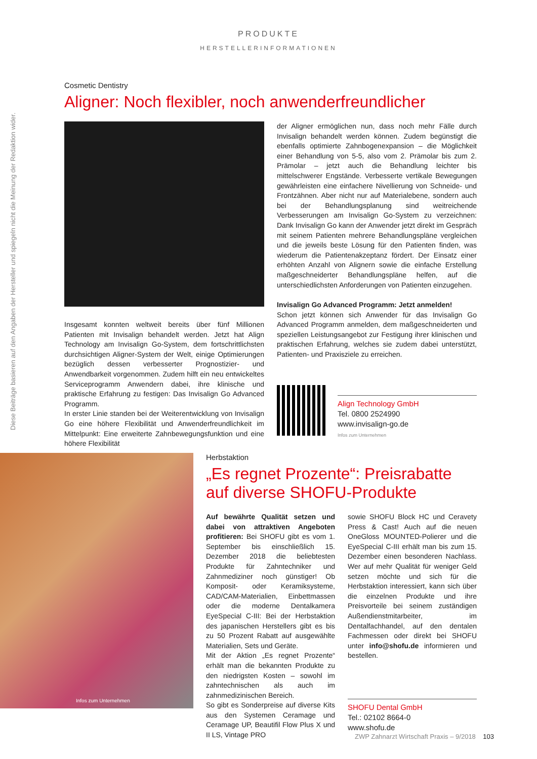PRODUKTE
HERSTELLERINFORMATIONEN
Diese Beiträge basieren auf den Angaben der Hersteller und spiegeln nicht die Meinung der Redaktion wider.
Cosmetic Dentistry
Aligner: Noch flexibler, noch anwenderfreundlicher
Insgesamt konnten weltweit bereits über fünf Millionen Patienten mit Invisalign behandelt werden. Jetzt hat Align Technology am Invisalign Go-System, dem fortschrittlichsten durchsichtigen Aligner-System der Welt, einige Optimierungen bezüglich dessen verbesserter Prognostizier- und Anwendbarkeit vorgenommen. Zudem hilft ein neu entwickeltes Serviceprogramm Anwendern dabei, ihre klinische und praktische Erfahrung zu festigen: Das Invisalign Go Advanced Programm.
In erster Linie standen bei der Weiterentwicklung von Invisalign Go eine höhere Flexibilität und Anwenderfreundlichkeit im Mittelpunkt: Eine erweiterte Zahnbewegungsfunktion und eine höhere Flexibilität
der Aligner ermöglichen nun, dass noch mehr Fälle durch Invisalign behandelt werden können. Zudem begünstigt die ebenfalls optimierte Zahnbogenexpansion – die Möglichkeit einer Behandlung von 5-5, also vom 2. Prämolar bis zum 2. Prämolar – jetzt auch die Behandlung leichter bis mittelschwerer Engstände. Verbesserte vertikale Bewegungen gewährleisten eine einfachere Nivellierung von Schneide- und Frontzähnen. Aber nicht nur auf Materialebene, sondern auch bei der Behandlungsplanung sind weitreichende Verbesserungen am Invisalign Go-System zu verzeichnen: Dank Invisalign Go kann der Anwender jetzt direkt im Gespräch mit seinem Patienten mehrere Behandlungspläne vergleichen und die jeweils beste Lösung für den Patienten finden, was wiederum die Patientenakzeptanz fördert. Der Einsatz einer erhöhten Anzahl von Alignern sowie die einfache Erstellung maßgeschneiderter Behandlungspläne helfen, auf die unterschiedlichsten Anforderungen von Patienten einzugehen.
Invisalign Go Advanced Programm: Jetzt anmelden!
Schon jetzt können sich Anwender für das Invisalign Go Advanced Programm anmelden, dem maßgeschneiderten und speziellen Leistungsangebot zur Festigung ihrer klinischen und praktischen Erfahrung, welches sie zudem dabei unterstützt, Patienten- und Praxisziele zu erreichen.
Align Technology GmbH
Tel. 0800 2524990
www.invisalign-go.de
Infos zum Unternehmen
Infos zum Unternehmen
Herbstaktion
„Es regnet Prozente“: Preisrabatte
auf diverse SHOFU-Produkte
Auf bewährte Qualität setzen und dabei von attraktiven Angeboten profitieren: Bei SHOFU gibt es vom 1. September bis einschließlich 15. Dezember 2018 die beliebtesten Produkte für Zahntechniker und Zahnmediziner noch günstiger! Ob Komposit- oder Keramiksysteme, CAD/CAM-Materialien, Einbettmassen oder die moderne Dentalkamera EyeSpecial C-III: Bei der Herbstaktion des japanischen Herstellers gibt es bis zu 50 Prozent Rabatt auf ausgewählte Materialien, Sets und Geräte.
Mit der Aktion „Es regnet Prozente“ erhält man die bekannten Produkte zu den niedrigsten Kosten – sowohl im zahntechnischen als auch im zahnmedizinischen Bereich.
So gibt es Sonderpreise auf diverse Kits aus den Systemen Ceramage und Ceramage UP, Beautifil Flow Plus X und II LS, Vintage PRO
sowie SHOFU Block HC und Ceravety Press & Cast! Auch auf die neuen OneGloss MOUNTED-Polierer und die EyeSpecial C-III erhält man bis zum 15. Dezember einen besonderen Nachlass. Wer auf mehr Qualität für weniger Geld setzen möchte und sich für die Herbstaktion interessiert, kann sich über die einzelnen Produkte und ihre Preisvorteile bei seinem zuständigen Außendienstmitarbeiter, im Dentalfachhandel, auf den dentalen Fachmessen oder direkt bei SHOFU unter info@shofu.de informieren und bestellen.
SHOFU Dental GmbH
Tel.: 02102 8664-0
www.shofu.de
ZWP Zahnarzt Wirtschaft Praxis – 9/2018 103